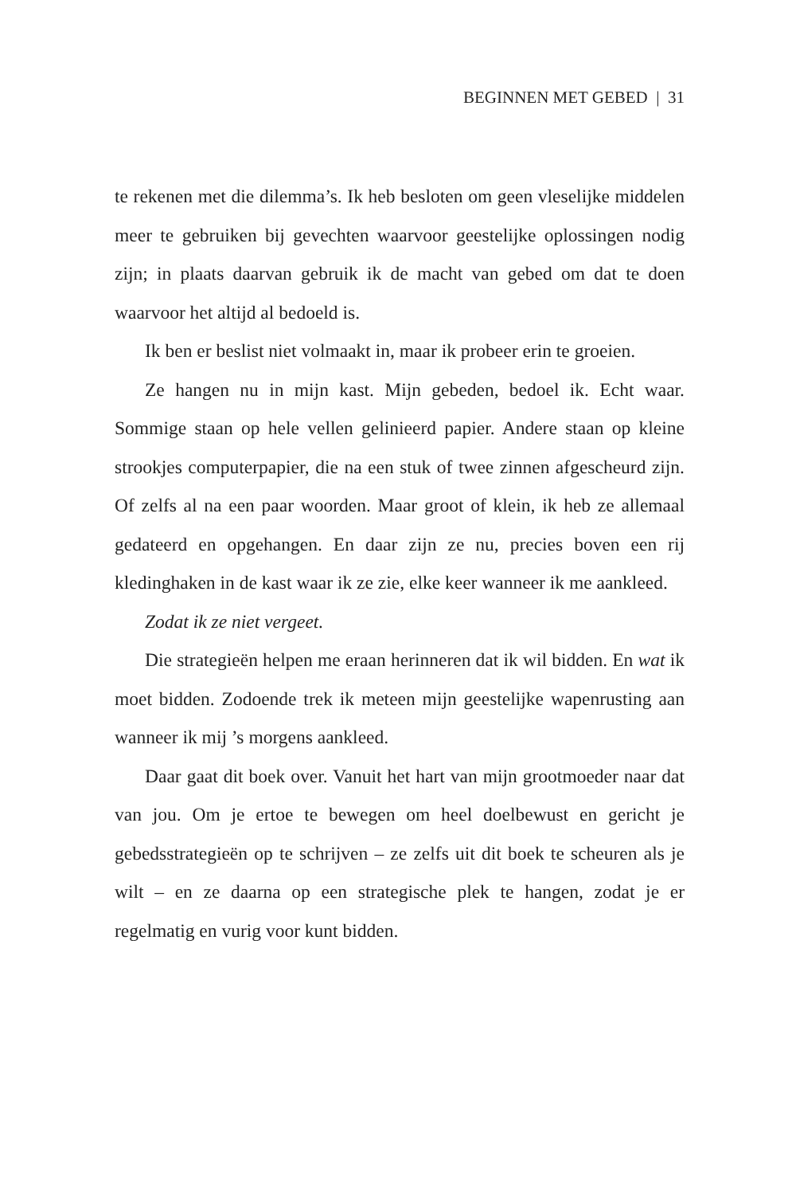BEGINNEN MET GEBED | 31
te rekenen met die dilemma’s. Ik heb besloten om geen vleselijke middelen meer te gebruiken bij gevechten waarvoor geestelijke oplossingen nodig zijn; in plaats daarvan gebruik ik de macht van gebed om dat te doen waarvoor het altijd al bedoeld is.
Ik ben er beslist niet volmaakt in, maar ik probeer erin te groeien.
Ze hangen nu in mijn kast. Mijn gebeden, bedoel ik. Echt waar. Sommige staan op hele vellen gelinieerd papier. Andere staan op kleine strookjes computerpapier, die na een stuk of twee zinnen afgescheurd zijn. Of zelfs al na een paar woorden. Maar groot of klein, ik heb ze allemaal gedateerd en opgehangen. En daar zijn ze nu, precies boven een rij kledinghaken in de kast waar ik ze zie, elke keer wanneer ik me aankleed.
Zodat ik ze niet vergeet.
Die strategieën helpen me eraan herinneren dat ik wil bidden. En wat ik moet bidden. Zodoende trek ik meteen mijn geestelijke wapenrusting aan wanneer ik mij ’s morgens aankleed.
Daar gaat dit boek over. Vanuit het hart van mijn grootmoeder naar dat van jou. Om je ertoe te bewegen om heel doelbewust en gericht je gebedsstrategieën op te schrijven – ze zelfs uit dit boek te scheuren als je wilt – en ze daarna op een strategische plek te hangen, zodat je er regelmatig en vurig voor kunt bidden.